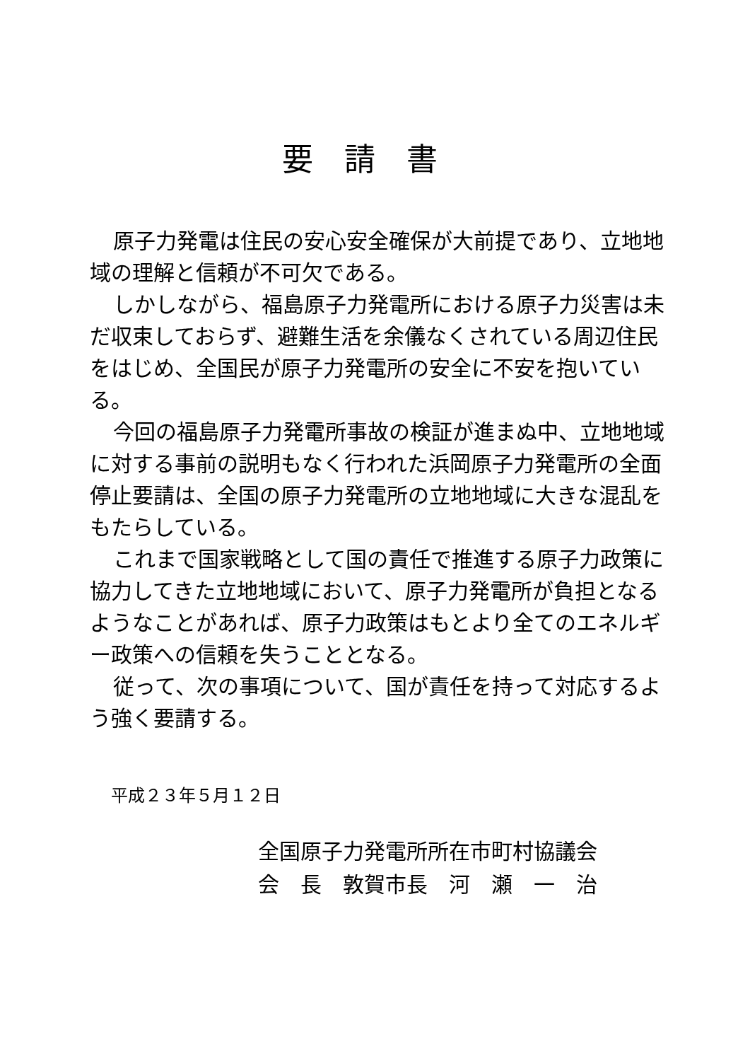要請書
原子力発電は住民の安心安全確保が大前提であり、立地地域の理解と信頼が不可欠である。
しかしながら、福島原子力発電所における原子力災害は未だ収束しておらず、避難生活を余儀なくされている周辺住民をはじめ、全国民が原子力発電所の安全に不安を抱いている。
今回の福島原子力発電所事故の検証が進まぬ中、立地地域に対する事前の説明もなく行われた浜岡原子力発電所の全面停止要請は、全国の原子力発電所の立地地域に大きな混乱をもたらしている。
これまで国家戦略として国の責任で推進する原子力政策に協力してきた立地地域において、原子力発電所が負担となるようなことがあれば、原子力政策はもとより全てのエネルギー政策への信頼を失うこととなる。
従って、次の事項について、国が責任を持って対応するよう強く要請する。
平成２３年５月１２日
全国原子力発電所所在市町村協議会
会　長　敦賀市長　河　瀬　一　治